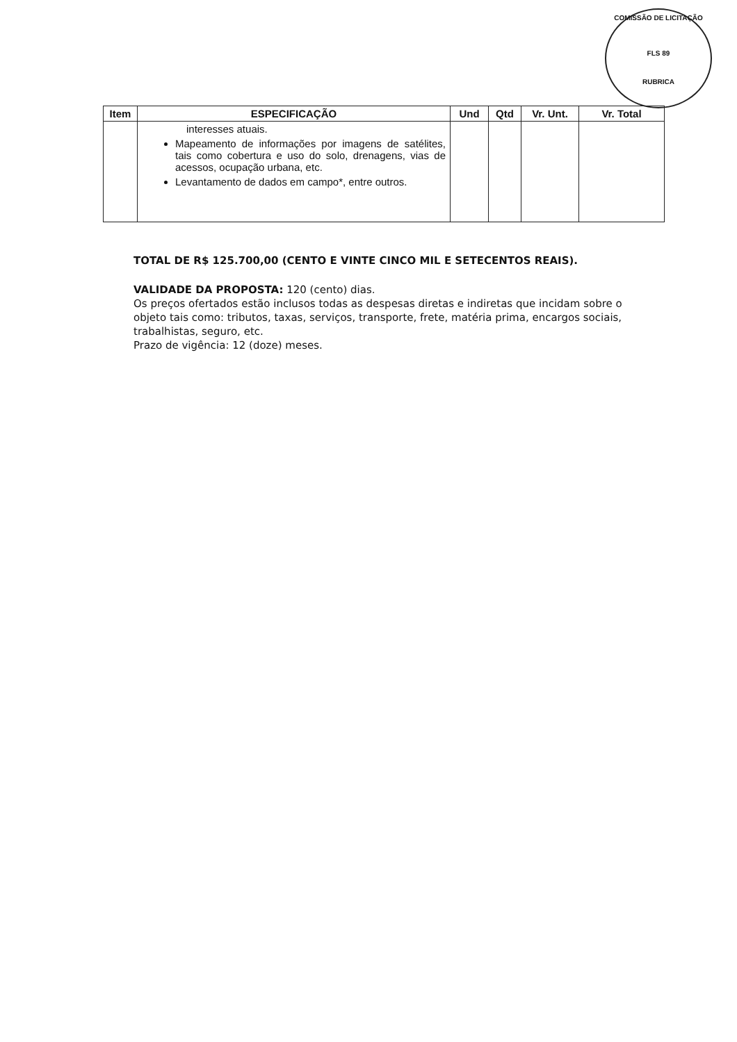COMISSÃO DE LICITAÇÃO
FLS 89
RUBRICA
| Item | ESPECIFICAÇÃO | Und | Qtd | Vr. Unt. | Vr. Total |
| --- | --- | --- | --- | --- | --- |
| | interesses atuais. Mapeamento de informações por imagens de satélites, tais como cobertura e uso do solo, drenagens, vias de acessos, ocupação urbana, etc. Levantamento de dados em campo*, entre outros. | | | | |
TOTAL DE R$ 125.700,00 (CENTO E VINTE CINCO MIL E SETECENTOS REAIS).
VALIDADE DA PROPOSTA: 120 (cento) dias.
Os preços ofertados estão inclusos todas as despesas diretas e indiretas que incidam sobre o objeto tais como: tributos, taxas, serviços, transporte, frete, matéria prima, encargos sociais, trabalhistas, seguro, etc.
Prazo de vigência: 12 (doze) meses.